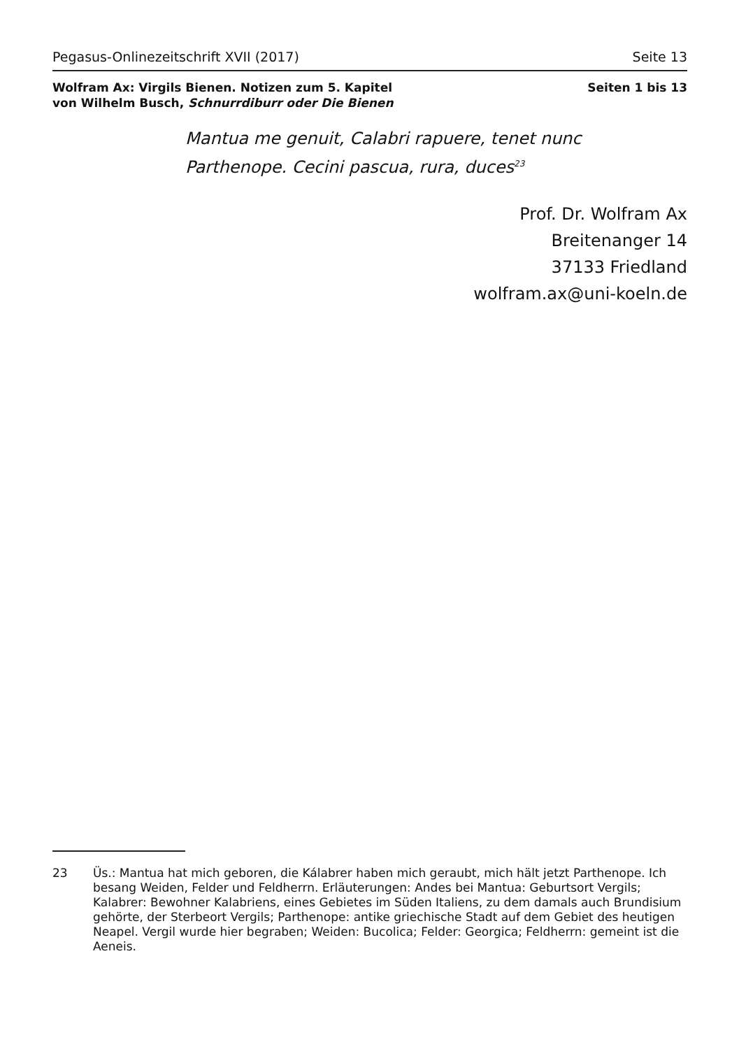Pegasus-Onlinezeitschrift XVII (2017) Seite 13
Wolfram Ax: Virgils Bienen. Notizen zum 5. Kapitel
von Wilhelm Busch, Schnurrdiburr oder Die Bienen
Seiten 1 bis 13
Mantua me genuit, Calabri rapuere, tenet nunc
Parthenope. Cecini pascua, rura, duces<sup>23</sup>
Prof. Dr. Wolfram Ax
Breitenanger 14
37133 Friedland
wolfram.ax@uni-koeln.de
23 Üs.: Mantua hat mich geboren, die Kálabrer haben mich geraubt, mich hält jetzt Parthenope. Ich besang Weiden, Felder und Feldherrn. Erläuterungen: Andes bei Mantua: Geburtsort Vergils; Kalabrer: Bewohner Kalabriens, eines Gebietes im Süden Italiens, zu dem damals auch Brundisium gehörte, der Sterbeort Vergils; Parthenope: antike griechische Stadt auf dem Gebiet des heutigen Neapel. Vergil wurde hier begraben; Weiden: Bucolica; Felder: Georgica; Feldherrn: gemeint ist die Aeneis.